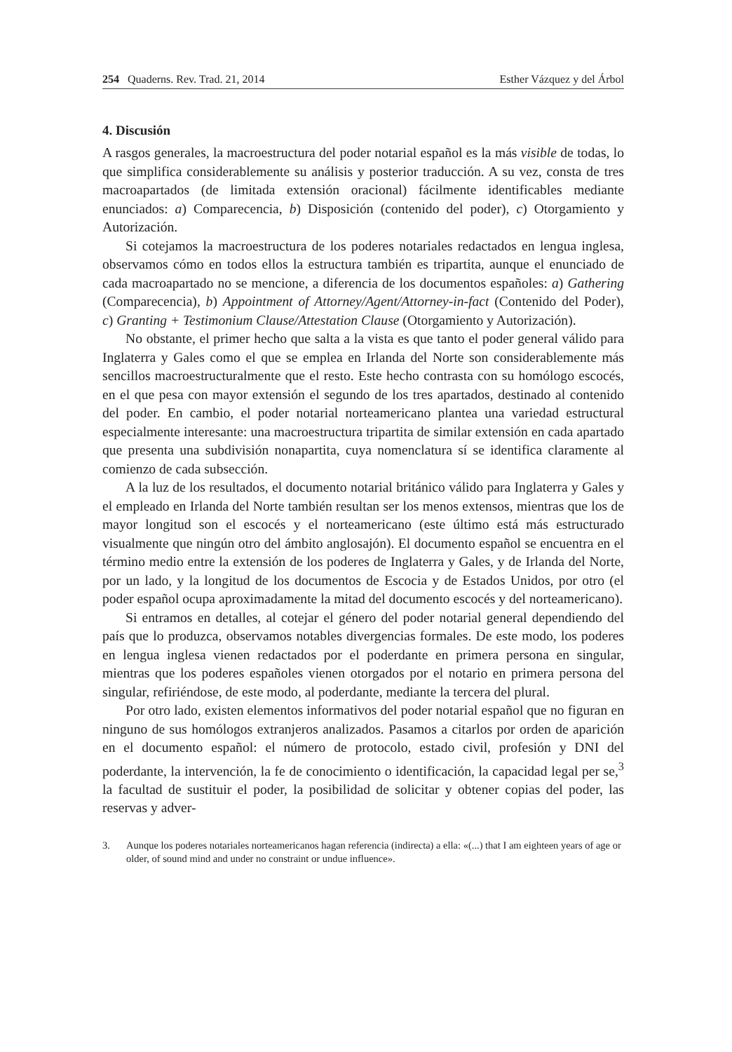254 Quaderns. Rev. Trad. 21, 2014
Esther Vázquez y del Árbol
4. Discusión
A rasgos generales, la macroestructura del poder notarial español es la más visible de todas, lo que simplifica considerablemente su análisis y posterior traducción. A su vez, consta de tres macroapartados (de limitada extensión oracional) fácilmente identificables mediante enunciados: a) Comparecencia, b) Disposición (contenido del poder), c) Otorgamiento y Autorización.
Si cotejamos la macroestructura de los poderes notariales redactados en lengua inglesa, observamos cómo en todos ellos la estructura también es tripartita, aunque el enunciado de cada macroapartado no se mencione, a diferencia de los documentos españoles: a) Gathering (Comparecencia), b) Appointment of Attorney/Agent/Attorney-in-fact (Contenido del Poder), c) Granting + Testimonium Clause/Attestation Clause (Otorgamiento y Autorización).
No obstante, el primer hecho que salta a la vista es que tanto el poder general válido para Inglaterra y Gales como el que se emplea en Irlanda del Norte son considerablemente más sencillos macroestructuralmente que el resto. Este hecho contrasta con su homólogo escocés, en el que pesa con mayor extensión el segundo de los tres apartados, destinado al contenido del poder. En cambio, el poder notarial norteamericano plantea una variedad estructural especialmente interesante: una macroestructura tripartita de similar extensión en cada apartado que presenta una subdivisión nonapartita, cuya nomenclatura sí se identifica claramente al comienzo de cada subsección.
A la luz de los resultados, el documento notarial británico válido para Inglaterra y Gales y el empleado en Irlanda del Norte también resultan ser los menos extensos, mientras que los de mayor longitud son el escocés y el norteamericano (este último está más estructurado visualmente que ningún otro del ámbito anglosajón). El documento español se encuentra en el término medio entre la extensión de los poderes de Inglaterra y Gales, y de Irlanda del Norte, por un lado, y la longitud de los documentos de Escocia y de Estados Unidos, por otro (el poder español ocupa aproximadamente la mitad del documento escocés y del norteamericano).
Si entramos en detalles, al cotejar el género del poder notarial general dependiendo del país que lo produzca, observamos notables divergencias formales. De este modo, los poderes en lengua inglesa vienen redactados por el poderdante en primera persona en singular, mientras que los poderes españoles vienen otorgados por el notario en primera persona del singular, refiriéndose, de este modo, al poderdante, mediante la tercera del plural.
Por otro lado, existen elementos informativos del poder notarial español que no figuran en ninguno de sus homólogos extranjeros analizados. Pasamos a citarlos por orden de aparición en el documento español: el número de protocolo, estado civil, profesión y DNI del poderdante, la intervención, la fe de conocimiento o identificación, la capacidad legal per se,<sup>3</sup> la facultad de sustituir el poder, la posibilidad de solicitar y obtener copias del poder, las reservas y adver-
3. Aunque los poderes notariales norteamericanos hagan referencia (indirecta) a ella: «(...) that I am eighteen years of age or older, of sound mind and under no constraint or undue influence».